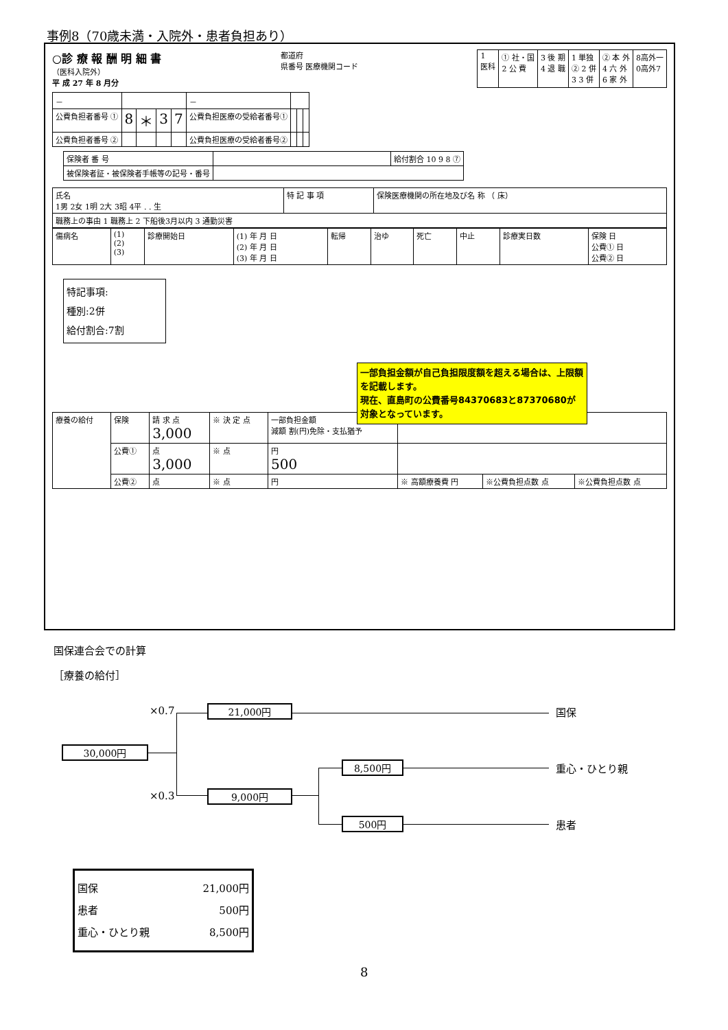事例8（70歳未満・入院外・患者負担あり）
○診 療 報 酬 明 細 書
（医科入院外）
平 成 27 年 8 月分
都道府
県番号 医療機関コード
| 1 医科 | ① 社・国 2 公 費 | 3 後 期 4 退 職 | 1 単独 ② 2 併 3 3 併 | ② 本 外 4 六 外 6 家 外 | 8高外一 0高外7 |
| － | | | | | － | | | |
| 公費負担者番号 ① | 8 | ＊ | 3 | 7 | 公費負担医療の受給者番号① | | | |
| 公費負担者番号 ② | | | | | 公費負担医療の受給者番号② | | | |
| 保険者 番 号 | | 給付割合 10 9 8 ⑦ |
| 被保険者証・被保険者手帳等の記号・番号 | | |
| 氏名 1男 2女 1明 2大 3昭 4平 . . 生 | 特 記 事 項 | 保険医療機関の所在地及び名 称 （ 床） |
| 職務上の事由 1 職務上 2 下船後3月以内 3 通勤災害 | | |
| 傷病名 | (1) (2) (3) | 診療開始日 | (1) 年 月 日 (2) 年 月 日 (3) 年 月 日 | 転帰 | 治ゆ | 死亡 | 中止 | 診療実日数 | 保険 日 公費① 日 公費② 日 |
特記事項:
種別:2併
給付割合:7割
| 療養の給付 | 保険 | 請 求 点 3,000 | ※ 決 定 点 | 一部負担金額 減額 割(円)免除・支払猶予 | | | |
| | 公費① | 点 3,000 | ※ 点 | 円 500 | | | |
| | 公費② | 点 | ※ 点 | 円 | ※ 高額療養費 円 | ※公費負担点数 点 | ※公費負担点数 点 |
一部負担金額が自己負担限度額を超える場合は、上限額を記載します。
現在、直島町の公費番号84370683と87370680が対象となっています。
国保連合会での計算
［療養の給付］
×0.7 21,000円 国保
30,000円
8,500円 重心・ひとり親
×0.3 9,000円
500円 患者
国保 21,000円
患者 500円
重心・ひとり親 8,500円
8